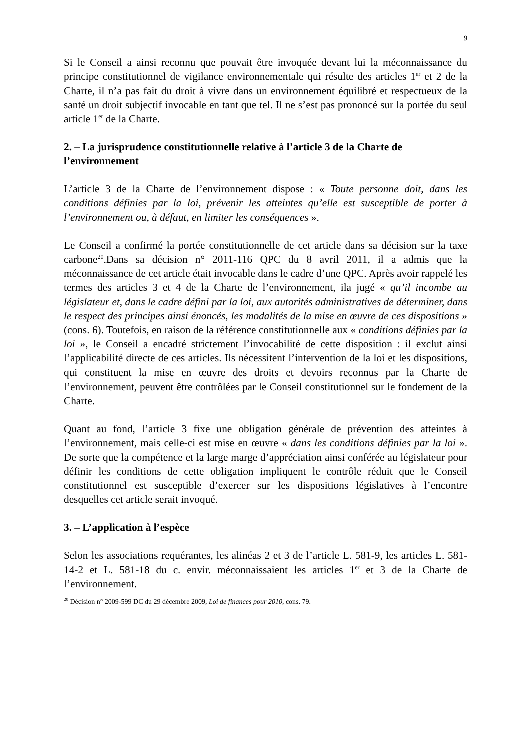9
Si le Conseil a ainsi reconnu que pouvait être invoquée devant lui la méconnaissance du principe constitutionnel de vigilance environnementale qui résulte des articles 1<sup>er</sup> et 2 de la Charte, il n’a pas fait du droit à vivre dans un environnement équilibré et respectueux de la santé un droit subjectif invocable en tant que tel. Il ne s’est pas prononcé sur la portée du seul article 1<sup>er</sup> de la Charte.
2. – La jurisprudence constitutionnelle relative à l’article 3 de la Charte de l’environnement
L’article 3 de la Charte de l’environnement dispose : « Toute personne doit, dans les conditions définies par la loi, prévenir les atteintes qu’elle est susceptible de porter à l’environnement ou, à défaut, en limiter les conséquences ».
Le Conseil a confirmé la portée constitutionnelle de cet article dans sa décision sur la taxe carbone<sup>20</sup>.Dans sa décision n° 2011-116 QPC du 8 avril 2011, il a admis que la méconnaissance de cet article était invocable dans le cadre d’une QPC. Après avoir rappelé les termes des articles 3 et 4 de la Charte de l’environnement, ila jugé « qu’il incombe au législateur et, dans le cadre défini par la loi, aux autorités administratives de déterminer, dans le respect des principes ainsi énoncés, les modalités de la mise en œuvre de ces dispositions » (cons. 6). Toutefois, en raison de la référence constitutionnelle aux « conditions définies par la loi », le Conseil a encadré strictement l’invocabilité de cette disposition : il exclut ainsi l’applicabilité directe de ces articles. Ils nécessitent l’intervention de la loi et les dispositions, qui constituent la mise en œuvre des droits et devoirs reconnus par la Charte de l’environnement, peuvent être contrôlées par le Conseil constitutionnel sur le fondement de la Charte.
Quant au fond, l’article 3 fixe une obligation générale de prévention des atteintes à l’environnement, mais celle-ci est mise en œuvre « dans les conditions définies par la loi ». De sorte que la compétence et la large marge d’appréciation ainsi conférée au législateur pour définir les conditions de cette obligation impliquent le contrôle réduit que le Conseil constitutionnel est susceptible d’exercer sur les dispositions législatives à l’encontre desquelles cet article serait invoqué.
3. – L’application à l’espèce
Selon les associations requérantes, les alinéas 2 et 3 de l’article L. 581-9, les articles L. 581-14-2 et L. 581-18 du c. envir. méconnaissaient les articles 1<sup>er</sup> et 3 de la Charte de l’environnement.
<sup>20</sup> Décision n° 2009-599 DC du 29 décembre 2009, Loi de finances pour 2010, cons. 79.